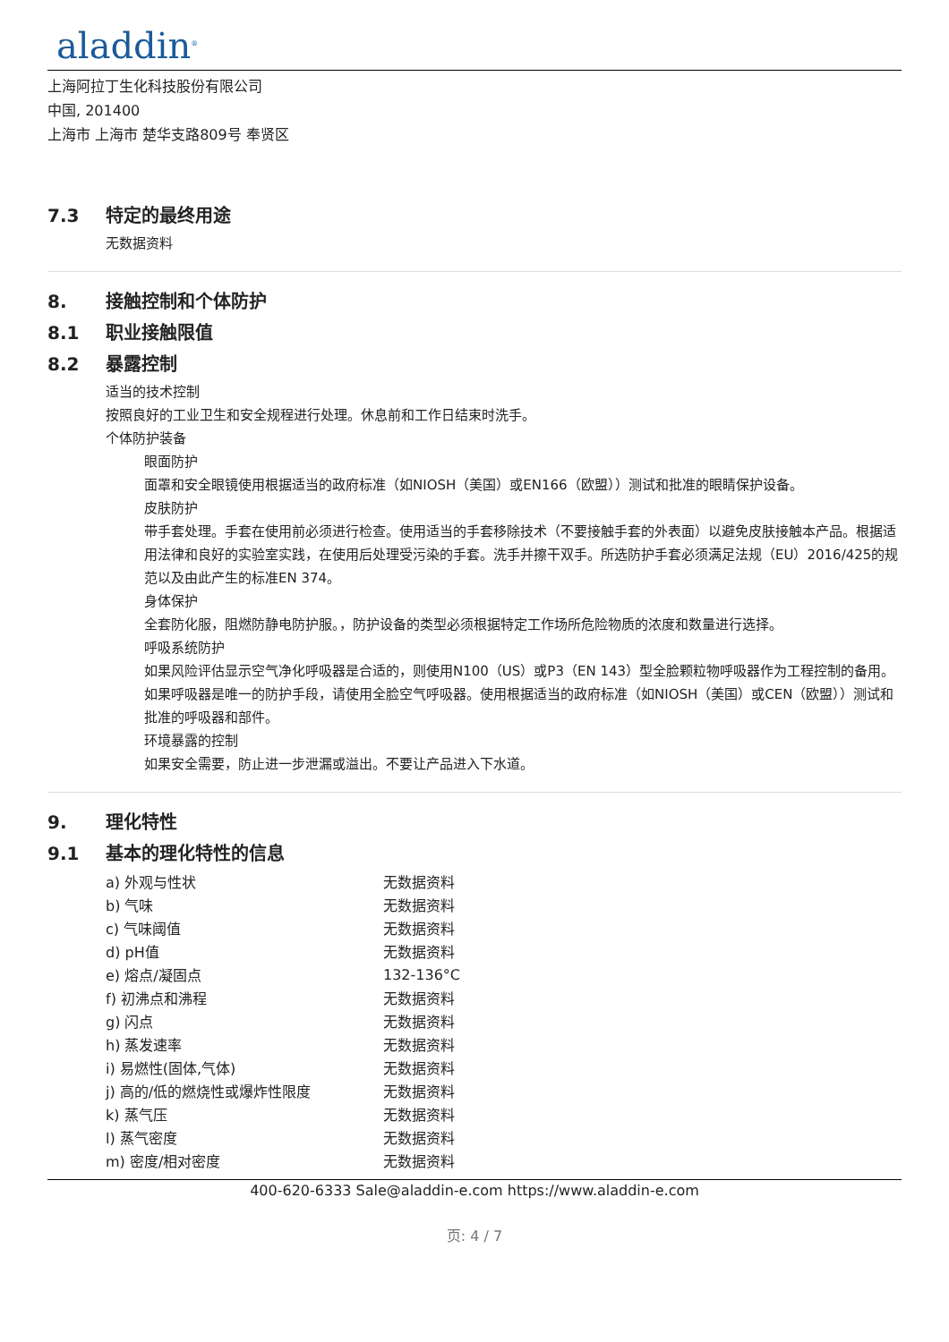aladdin<sup>®</sup>
上海阿拉丁生化科技股份有限公司
中国, 201400
上海市 上海市 楚华支路809号 奉贤区
7.3 特定的最终用途
无数据资料
8. 接触控制和个体防护
8.1 职业接触限值
8.2 暴露控制
适当的技术控制
按照良好的工业卫生和安全规程进行处理。休息前和工作日结束时洗手。
个体防护装备
眼面防护
面罩和安全眼镜使用根据适当的政府标准（如NIOSH（美国）或EN166（欧盟））测试和批准的眼睛保护设备。
皮肤防护
带手套处理。手套在使用前必须进行检查。使用适当的手套移除技术（不要接触手套的外表面）以避免皮肤接触本产品。根据适用法律和良好的实验室实践，在使用后处理受污染的手套。洗手并擦干双手。所选防护手套必须满足法规（EU）2016/425的规范以及由此产生的标准EN 374。
身体保护
全套防化服，阻燃防静电防护服。，防护设备的类型必须根据特定工作场所危险物质的浓度和数量进行选择。
呼吸系统防护
如果风险评估显示空气净化呼吸器是合适的，则使用N100（US）或P3（EN 143）型全脸颗粒物呼吸器作为工程控制的备用。如果呼吸器是唯一的防护手段，请使用全脸空气呼吸器。使用根据适当的政府标准（如NIOSH（美国）或CEN（欧盟））测试和批准的呼吸器和部件。
环境暴露的控制
如果安全需要，防止进一步泄漏或溢出。不要让产品进入下水道。
9. 理化特性
9.1 基本的理化特性的信息
| a) 外观与性状 | 无数据资料 |
| b) 气味 | 无数据资料 |
| c) 气味阈值 | 无数据资料 |
| d) pH值 | 无数据资料 |
| e) 熔点/凝固点 | 132-136°C |
| f) 初沸点和沸程 | 无数据资料 |
| g) 闪点 | 无数据资料 |
| h) 蒸发速率 | 无数据资料 |
| i) 易燃性(固体,气体) | 无数据资料 |
| j) 高的/低的燃烧性或爆炸性限度 | 无数据资料 |
| k) 蒸气压 | 无数据资料 |
| l) 蒸气密度 | 无数据资料 |
| m) 密度/相对密度 | 无数据资料 |
400-620-6333 Sale@aladdin-e.com https://www.aladdin-e.com
页: 4 / 7